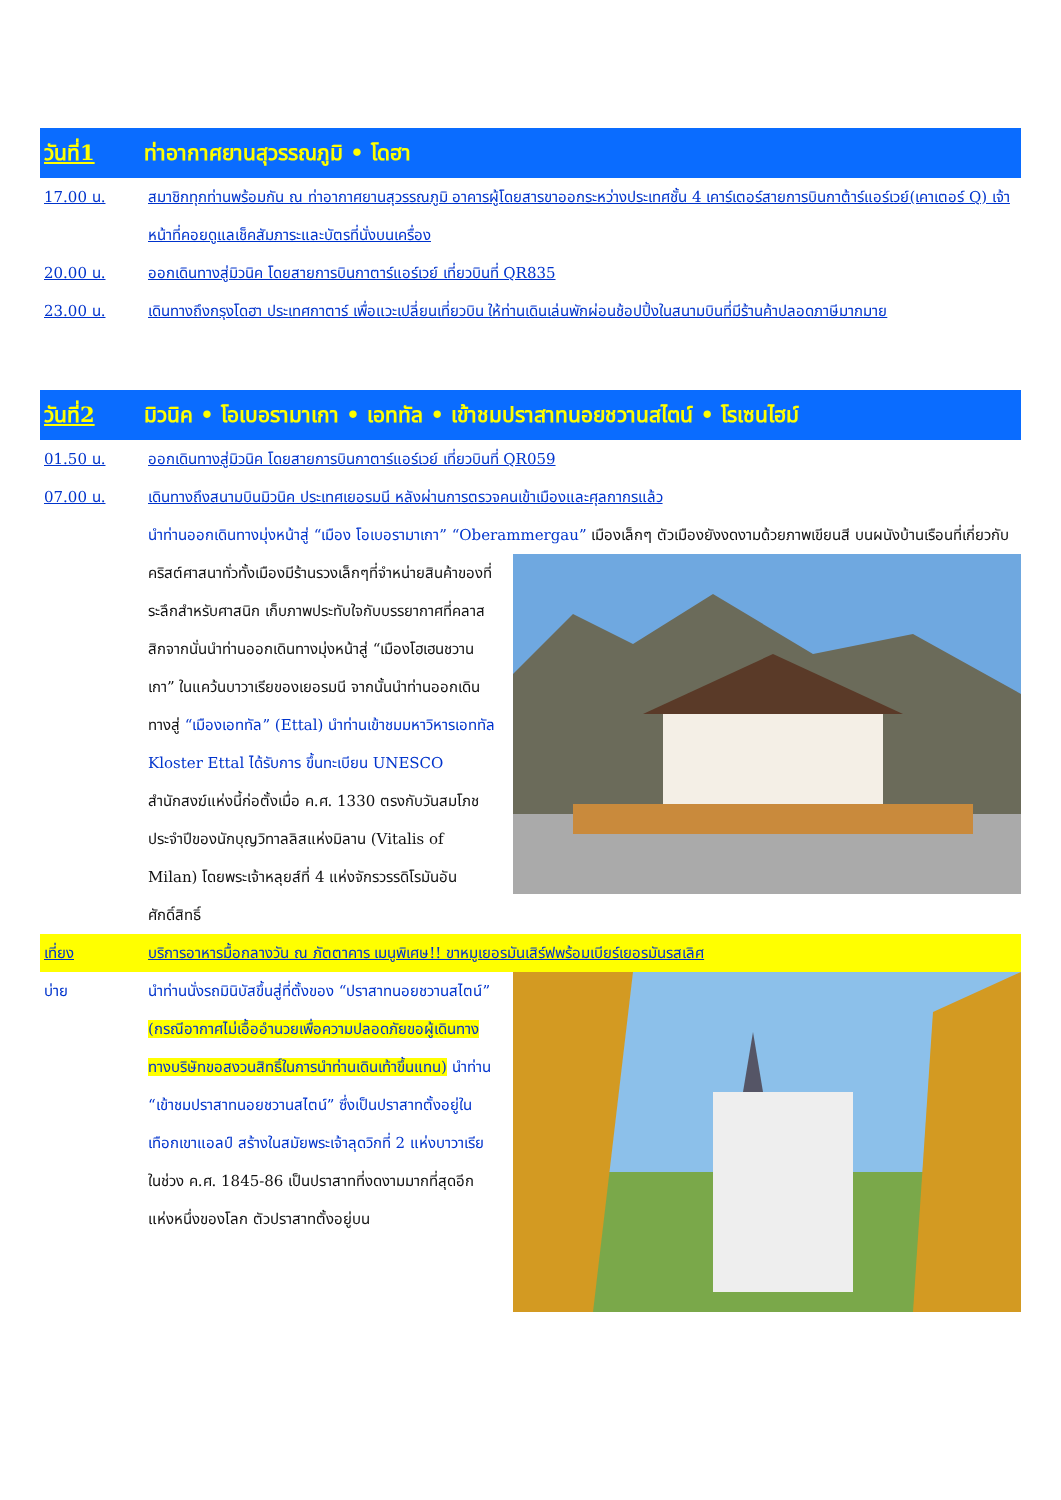วันที่1 ท่าอากาศยานสุวรรณภูมิ • โดฮา
17.00 น. สมาชิกทุกท่านพร้อมกัน ณ ท่าอากาศยานสุวรรณภูมิ อาคารผู้โดยสารขาออกระหว่างประเทศชั้น 4 เคาร์เตอร์สายการบินกาต้าร์แอร์เวย์(เคาเตอร์ Q) เจ้าหน้าที่คอยดูแลเช็คสัมภาระและบัตรที่นั่งบนเครื่อง
20.00 น. ออกเดินทางสู่มิวนิค โดยสายการบินกาตาร์แอร์เวย์ เที่ยวบินที่ QR835
23.00 น. เดินทางถึงกรุงโดฮา ประเทศกาตาร์ เพื่อแวะเปลี่ยนเที่ยวบิน ให้ท่านเดินเล่นพักผ่อนช้อปปิ้งในสนามบินที่มีร้านค้าปลอดภาษีมากมาย
วันที่2 มิวนิค • โอเบอรามาเกา • เอททัล • เข้าชมปราสาทนอยชวานสไตน์ • โรเซนไฮม์
01.50 น. ออกเดินทางสู่มิวนิค โดยสายการบินกาตาร์แอร์เวย์ เที่ยวบินที่ QR059
07.00 น. เดินทางถึงสนามบินมิวนิค ประเทศเยอรมนี หลังผ่านการตรวจคนเข้าเมืองและศุลกากรแล้ว
นำท่านออกเดินทางมุ่งหน้าสู่ “เมือง โอเบอรามาเกา” “Oberammergau” เมืองเล็กๆ ตัวเมืองยังงดงามด้วยภาพเขียนสี บนผนังบ้านเรือนที่เกี่ยวกับคริสต์ศาสนาทั่วทั้งเมืองมีร้านรวงเล็กๆที่จำหน่ายสินค้าของที่ระลึกสำหรับศาสนิก เก็บภาพประทับใจกับบรรยากาศที่คลาสสิกจากนั่นนำท่านออกเดินทางมุ่งหน้าสู่ “เมืองโฮเฮนชวานเกา” ในแคว้นบาวาเรียของเยอรมนี จากนั้นนำท่านออกเดินทางสู่ “เมืองเอททัล” (Ettal) นำท่านเข้าชมมหาวิหารเอททัล Kloster Ettal ได้รับการ ขึ้นทะเบียน UNESCO สำนักสงฆ์แห่งนี้ก่อตั้งเมื่อ ค.ศ. 1330 ตรงกับวันสมโภชประจำปีของนักบุญวิทาลลิสแห่งมิลาน (Vitalis of Milan) โดยพระเจ้าหลุยส์ที่ 4 แห่งจักรวรรดิโรมันอันศักดิ์สิทธิ์
เที่ยง บริการอาหารมื้อกลางวัน ณ ภัตตาคาร เมนูพิเศษ!! ขาหมูเยอรมันเสิร์ฟพร้อมเบียร์เยอรมันรสเลิศ
บ่าย นำท่านนั่งรถมินิบัสขึ้นสู่ที่ตั้งของ “ปราสาทนอยชวานสไตน์” (กรณีอากาศไม่เอื้ออำนวยเพื่อความปลอดภัยขอผู้เดินทาง ทางบริษัทขอสงวนสิทธิ์ในการนำท่านเดินเท้าขึ้นแทน) นำท่าน “เข้าชมปราสาทนอยชวานสไตน์” ซึ่งเป็นปราสาทตั้งอยู่ในเทือกเขาแอลป์ สร้างในสมัยพระเจ้าลุดวิกที่ 2 แห่งบาวาเรีย ในช่วง ค.ศ. 1845-86 เป็นปราสาทที่งดงามมากที่สุดอีกแห่งหนึ่งของโลก ตัวปราสาทตั้งอยู่บน